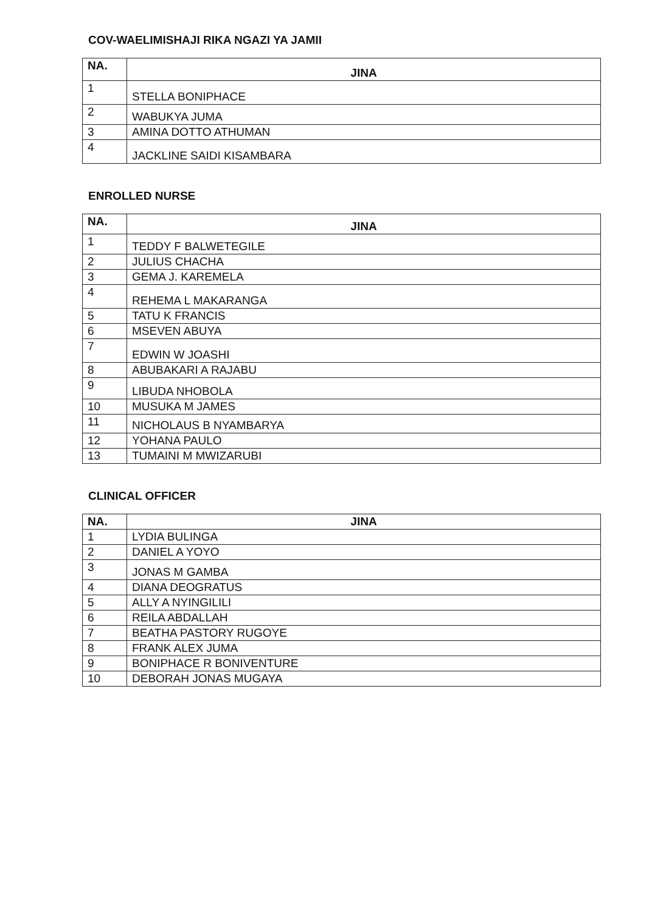COV-WAELIMISHAJI RIKA NGAZI YA JAMII
| NA. | JINA |
| --- | --- |
| 1 | STELLA BONIPHACE |
| 2 | WABUKYA JUMA |
| 3 | AMINA DOTTO ATHUMAN |
| 4 | JACKLINE SAIDI KISAMBARA |
ENROLLED NURSE
| NA. | JINA |
| --- | --- |
| 1 | TEDDY F BALWETEGILE |
| 2 | JULIUS CHACHA |
| 3 | GEMA J. KAREMELA |
| 4 | REHEMA L MAKARANGA |
| 5 | TATU K FRANCIS |
| 6 | MSEVEN ABUYA |
| 7 | EDWIN W JOASHI |
| 8 | ABUBAKARI A RAJABU |
| 9 | LIBUDA NHOBOLA |
| 10 | MUSUKA M JAMES |
| 11 | NICHOLAUS B NYAMBARYA |
| 12 | YOHANA PAULO |
| 13 | TUMAINI M MWIZARUBI |
CLINICAL OFFICER
| NA. | JINA |
| --- | --- |
| 1 | LYDIA BULINGA |
| 2 | DANIEL A YOYO |
| 3 | JONAS M GAMBA |
| 4 | DIANA DEOGRATUS |
| 5 | ALLY A NYINGILILI |
| 6 | REILA ABDALLAH |
| 7 | BEATHA PASTORY RUGOYE |
| 8 | FRANK ALEX JUMA |
| 9 | BONIPHACE R BONIVENTURE |
| 10 | DEBORAH JONAS MUGAYA |